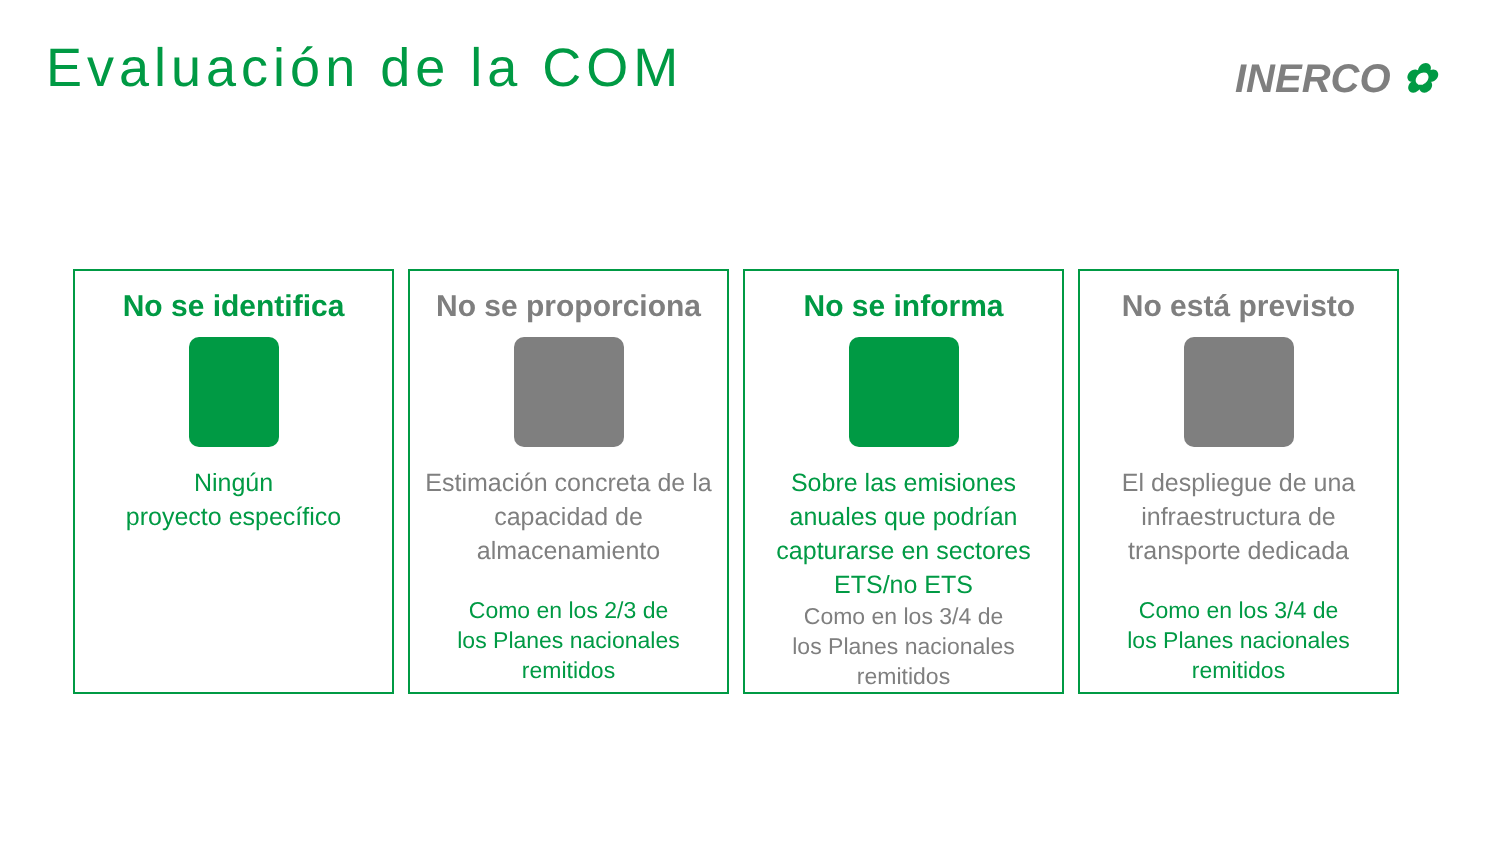Evaluación de la COM INERCO ✿
No se identifica
Ningún
proyecto específico
No se proporciona
Estimación concreta de la capacidad de almacenamiento
Como en los 2/3 de
los Planes nacionales
remitidos
No se informa
Sobre las emisiones anuales que podrían capturarse en sectores ETS/no ETS
Como en los 3/4 de
los Planes nacionales
remitidos
No está previsto
El despliegue de una infraestructura de transporte dedicada
Como en los 3/4 de
los Planes nacionales
remitidos